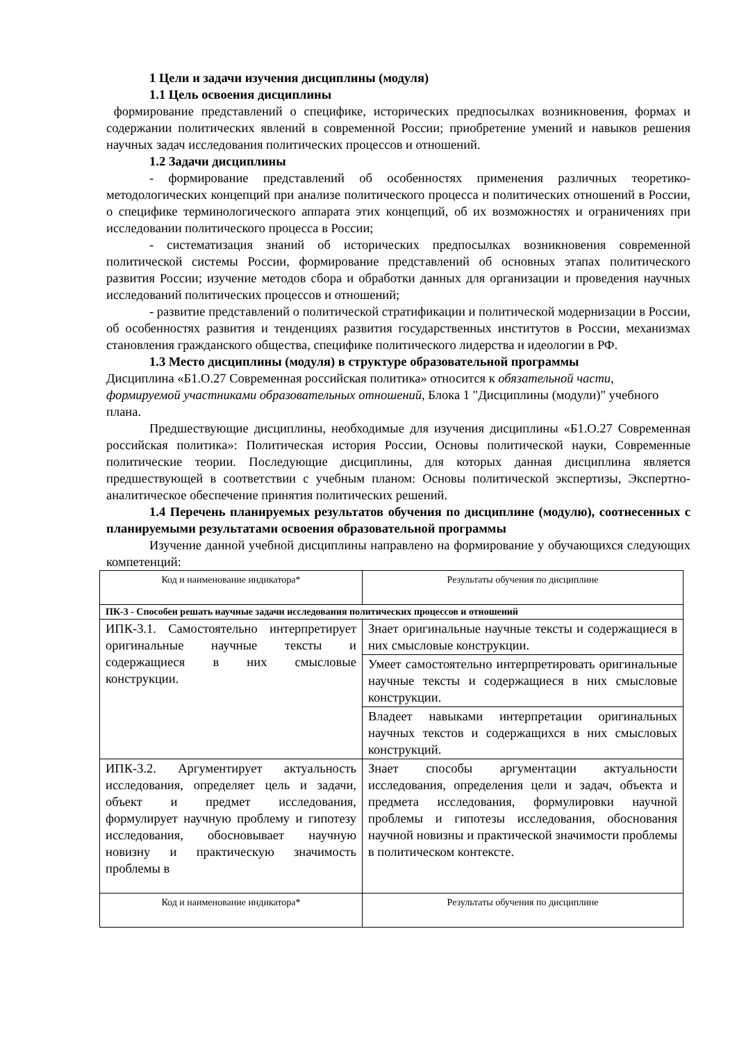1 Цели и задачи изучения дисциплины (модуля)
1.1 Цель освоения дисциплины
формирование представлений о специфике, исторических предпосылках возникновения, формах и содержании политических явлений в современной России; приобретение умений и навыков решения научных задач исследования политических процессов и отношений.
1.2 Задачи дисциплины
- формирование представлений об особенностях применения различных теоретико-методологических концепций при анализе политического процесса и политических отношений в России, о специфике терминологического аппарата этих концепций, об их возможностях и ограничениях при исследовании политического процесса в России;
- систематизация знаний об исторических предпосылках возникновения современной политической системы России, формирование представлений об основных этапах политического развития России; изучение методов сбора и обработки данных для организации и проведения научных исследований политических процессов и отношений;
- развитие представлений о политической стратификации и политической модернизации в России, об особенностях развития и тенденциях развития государственных институтов в России, механизмах становления гражданского общества, специфике политического лидерства и идеологии в РФ.
1.3 Место дисциплины (модуля) в структуре образовательной программы
Дисциплина «Б1.О.27 Современная российская политика» относится к обязательной части, формируемой участниками образовательных отношений, Блока 1 "Дисциплины (модули)" учебного плана.
Предшествующие дисциплины, необходимые для изучения дисциплины «Б1.О.27 Современная российская политика»: Политическая история России, Основы политической науки, Современные политические теории. Последующие дисциплины, для которых данная дисциплина является предшествующей в соответствии с учебным планом: Основы политической экспертизы, Экспертно-аналитическое обеспечение принятия политических решений.
1.4 Перечень планируемых результатов обучения по дисциплине (модулю), соотнесенных с планируемыми результатами освоения образовательной программы
Изучение данной учебной дисциплины направлено на формирование у обучающихся следующих компетенций:
| Код и наименование индикатора* | Результаты обучения по дисциплине |
| --- | --- |
| ПК-3 - Способен решать научные задачи исследования политических процессов и отношений | |
| ИПК-3.1. Самостоятельно интерпретирует оригинальные научные тексты и содержащиеся в них смысловые конструкции. | Знает оригинальные научные тексты и содержащиеся в них смысловые конструкции. |
| | Умеет самостоятельно интерпретировать оригинальные научные тексты и содержащиеся в них смысловые конструкции. |
| | Владеет навыками интерпретации оригинальных научных текстов и содержащихся в них смысловых конструкций. |
| ИПК-3.2. Аргументирует актуальность исследования, определяет цель и задачи, объект и предмет исследования, формулирует научную проблему и гипотезу исследования, обосновывает научную новизну и практическую значимость проблемы в | Знает способы аргументации актуальности исследования, определения цели и задач, объекта и предмета исследования, формулировки научной проблемы и гипотезы исследования, обоснования научной новизны и практической значимости проблемы в политическом контексте. |
| Код и наименование индикатора* | Результаты обучения по дисциплине |